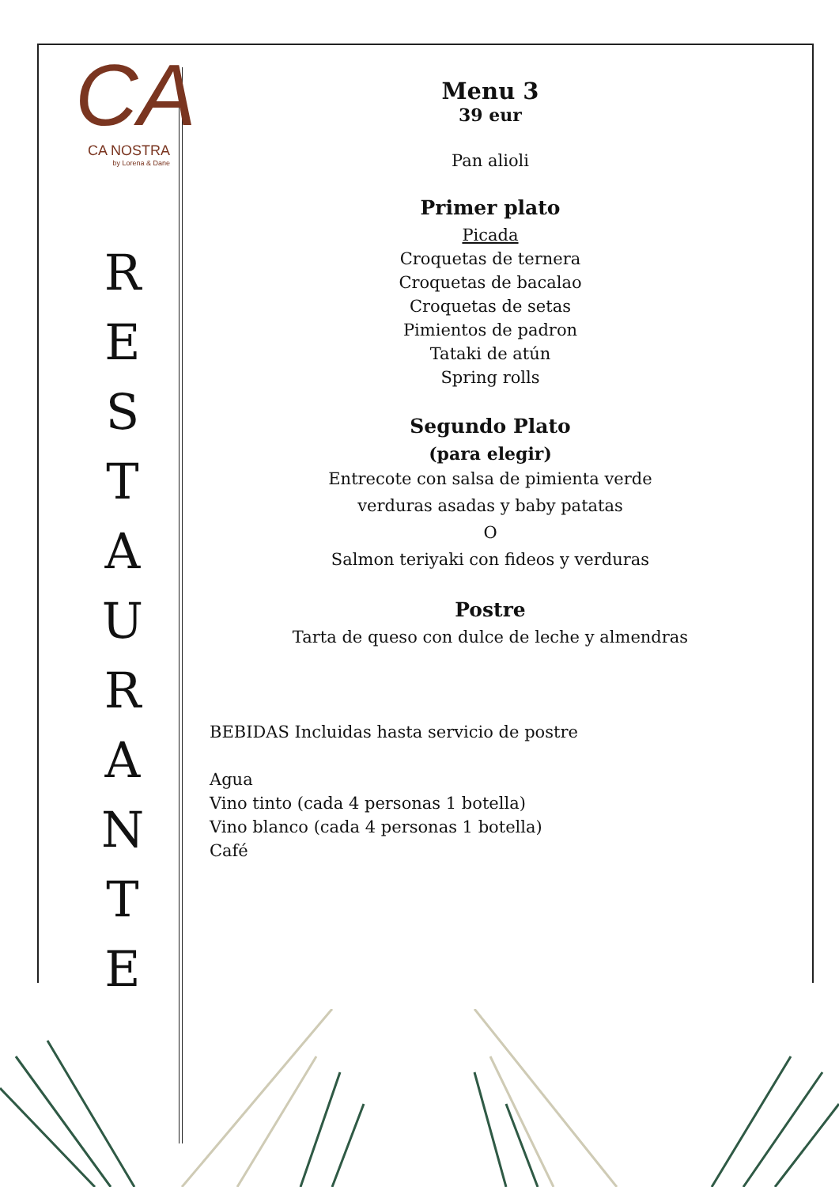CA
CA NOSTRA
by Lorena & Dane
R
E
S
T
A
U
R
A
N
T
E
Menu 3
39 eur
Pan alioli
Primer plato
Picada
Croquetas de ternera
Croquetas de bacalao
Croquetas de setas
Pimientos de padron
Tataki de atún
Spring rolls
Segundo Plato
(para elegir)
Entrecote con salsa de pimienta verde
verduras asadas y baby patatas
O
Salmon teriyaki con fideos y verduras
Postre
Tarta de queso con dulce de leche y almendras
BEBIDAS Incluidas hasta servicio de postre
Agua
Vino tinto (cada 4 personas 1 botella)
Vino blanco (cada 4 personas 1 botella)
Café